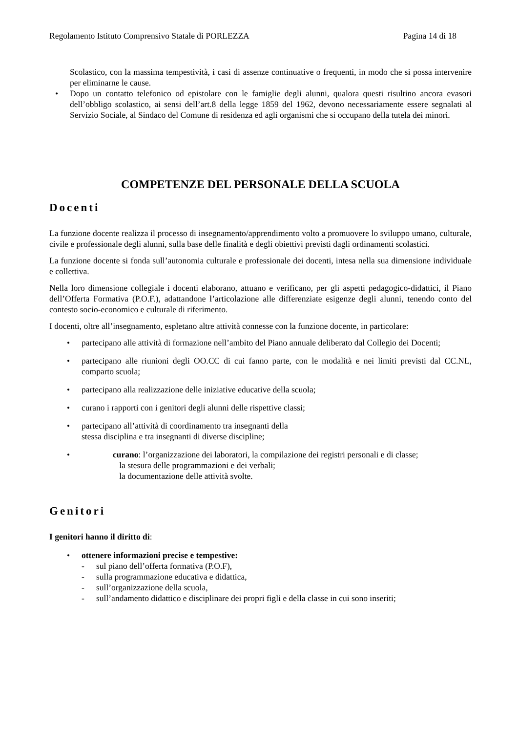Regolamento Istituto Comprensivo Statale di PORLEZZA Pagina 14 di 18
Scolastico, con la massima tempestività, i casi di assenze continuative o frequenti, in modo che si possa intervenire per eliminarne le cause.
Dopo un contatto telefonico od epistolare con le famiglie degli alunni, qualora questi risultino ancora evasori dell’obbligo scolastico, ai sensi dell’art.8 della legge 1859 del 1962, devono necessariamente essere segnalati al Servizio Sociale, al Sindaco del Comune di residenza ed agli organismi che si occupano della tutela dei minori.
COMPETENZE DEL PERSONALE DELLA SCUOLA
Docenti
La funzione docente realizza il processo di insegnamento/apprendimento volto a promuovere lo sviluppo umano, culturale, civile e professionale degli alunni, sulla base delle finalità e degli obiettivi previsti dagli ordinamenti scolastici.
La funzione docente si fonda sull’autonomia culturale e professionale dei docenti, intesa nella sua dimensione individuale e collettiva.
Nella loro dimensione collegiale i docenti elaborano, attuano e verificano, per gli aspetti pedagogico-didattici, il Piano dell’Offerta Formativa (P.O.F.), adattandone l’articolazione alle differenziate esigenze degli alunni, tenendo conto del contesto socio-economico e culturale di riferimento.
I docenti, oltre all’insegnamento, espletano altre attività connesse con la funzione docente, in particolare:
partecipano alle attività di formazione nell’ambito del Piano annuale deliberato dal Collegio dei Docenti;
partecipano alle riunioni degli OO.CC di cui fanno parte, con le modalità e nei limiti previsti dal CC.NL, comparto scuola;
partecipano alla realizzazione delle iniziative educative della scuola;
curano i rapporti con i genitori degli alunni delle rispettive classi;
partecipano all’attività di coordinamento tra insegnanti della
stessa disciplina e tra insegnanti di diverse discipline;
curano: l’organizzazione dei laboratori, la compilazione dei registri personali e di classe;
la stesura delle programmazioni e dei verbali;
la documentazione delle attività svolte.
Genitori
I genitori hanno il diritto di:
ottenere informazioni precise e tempestive:
- sul piano dell’offerta formativa (P.O.F),
- sulla programmazione educativa e didattica,
- sull’organizzazione della scuola,
- sull’andamento didattico e disciplinare dei propri figli e della classe in cui sono inseriti;